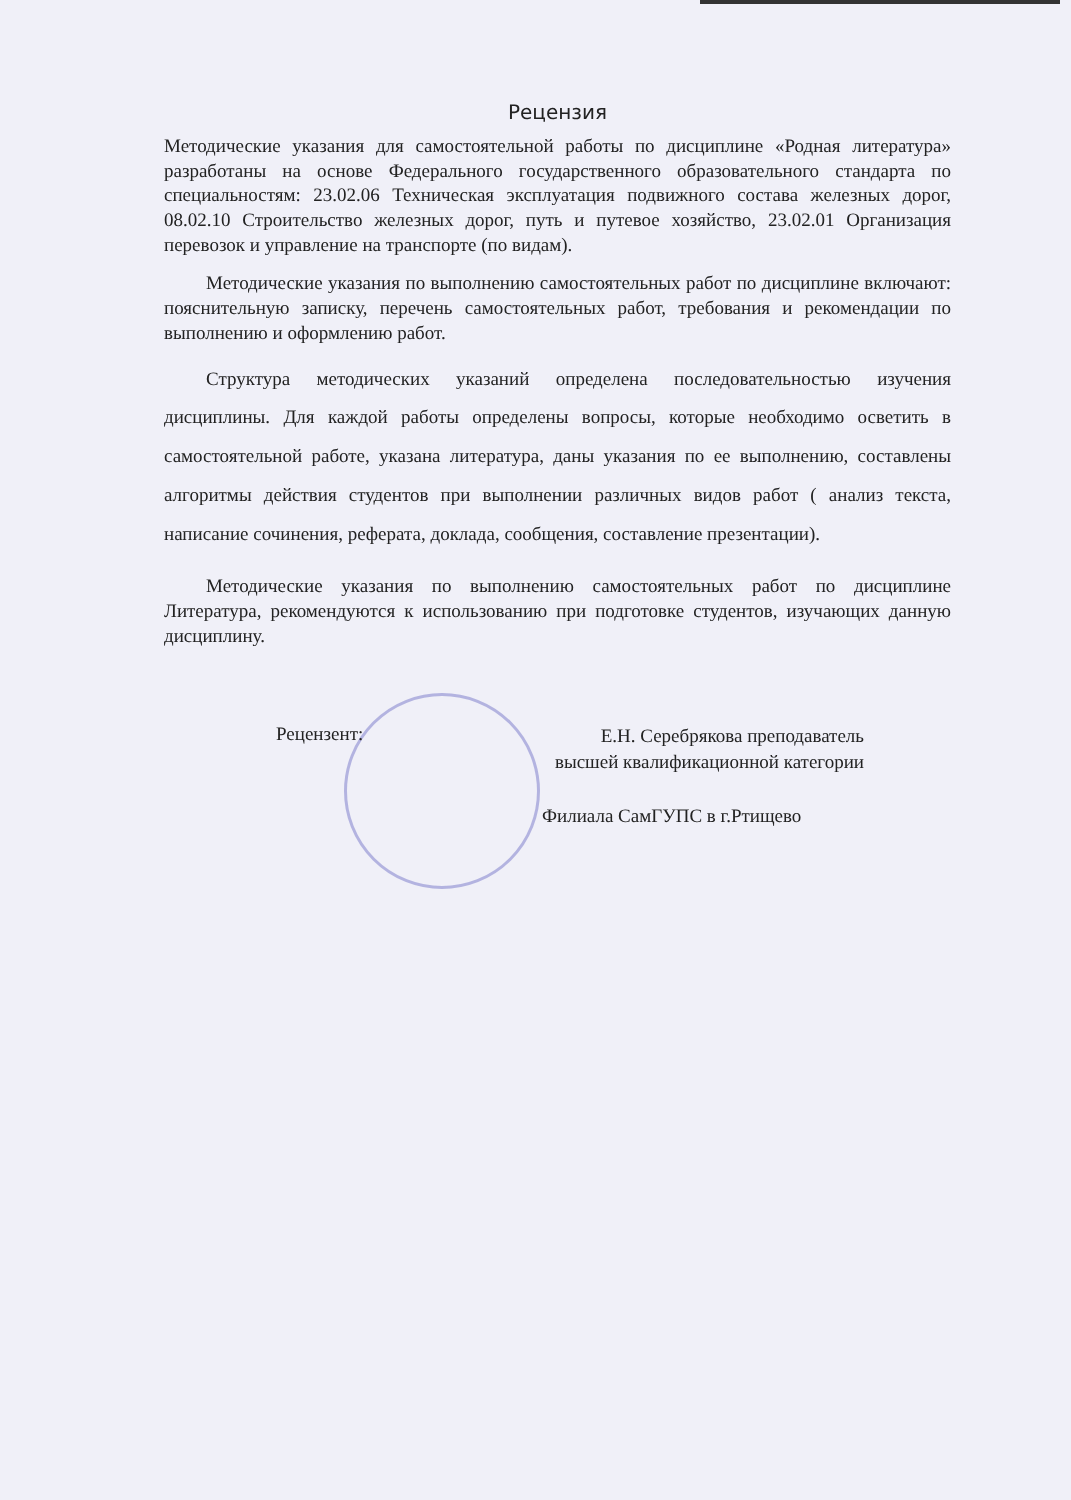Рецензия
Методические указания для самостоятельной работы по дисциплине «Родная литература» разработаны на основе Федерального государственного образовательного стандарта по специальностям: 23.02.06 Техническая эксплуатация подвижного состава железных дорог, 08.02.10 Строительство железных дорог, путь и путевое хозяйство, 23.02.01 Организация перевозок и управление на транспорте (по видам).
Методические указания по выполнению самостоятельных работ по дисциплине включают: пояснительную записку, перечень самостоятельных работ, требования и рекомендации по выполнению и оформлению работ.
Структура методических указаний определена последовательностью изучения дисциплины. Для каждой работы определены вопросы, которые необходимо осветить в самостоятельной работе, указана литература, даны указания по ее выполнению, составлены алгоритмы действия студентов при выполнении различных видов работ ( анализ текста, написание сочинения, реферата, доклада, сообщения, составление презентации).
Методические указания по выполнению самостоятельных работ по дисциплине Литература, рекомендуются к использованию при подготовке студентов, изучающих данную дисциплину.
Рецензент:
Е.Н. Серебрякова преподаватель высшей квалификационной категории
Филиала СамГУПС в г.Ртищево